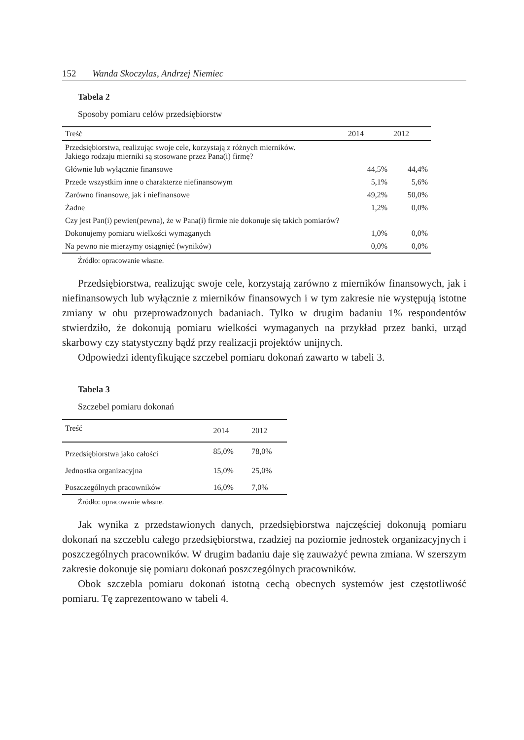152 Wanda Skoczylas, Andrzej Niemiec
Tabela 2
Sposoby pomiaru celów przedsiębiorstw
| Treść | 2014 | 2012 |
| --- | --- | --- |
| Przedsiębiorstwa, realizując swoje cele, korzystają z różnych mierników. Jakiego rodzaju mierniki są stosowane przez Pana(i) firmę? | | |
| Głównie lub wyłącznie finansowe | 44,5% | 44,4% |
| Przede wszystkim inne o charakterze niefinansowym | 5,1% | 5,6% |
| Zarówno finansowe, jak i niefinansowe | 49,2% | 50,0% |
| Żadne | 1,2% | 0,0% |
| Czy jest Pan(i) pewien(pewna), że w Pana(i) firmie nie dokonuje się takich pomiarów? | | |
| Dokonujemy pomiaru wielkości wymaganych | 1,0% | 0,0% |
| Na pewno nie mierzymy osiągnięć (wyników) | 0,0% | 0,0% |
Źródło: opracowanie własne.
Przedsiębiorstwa, realizując swoje cele, korzystają zarówno z mierników finansowych, jak i niefinansowych lub wyłącznie z mierników finansowych i w tym zakresie nie występują istotne zmiany w obu przeprowadzonych badaniach. Tylko w drugim badaniu 1% respondentów stwierdziło, że dokonują pomiaru wielkości wymaganych na przykład przez banki, urząd skarbowy czy statystyczny bądź przy realizacji projektów unijnych.
Odpowiedzi identyfikujące szczebel pomiaru dokonań zawarto w tabeli 3.
Tabela 3
Szczebel pomiaru dokonań
| Treść | 2014 | 2012 |
| --- | --- | --- |
| Przedsiębiorstwa jako całości | 85,0% | 78,0% |
| Jednostka organizacyjna | 15,0% | 25,0% |
| Poszczególnych pracowników | 16,0% | 7,0% |
Źródło: opracowanie własne.
Jak wynika z przedstawionych danych, przedsiębiorstwa najczęściej dokonują pomiaru dokonań na szczeblu całego przedsiębiorstwa, rzadziej na poziomie jednostek organizacyjnych i poszczególnych pracowników. W drugim badaniu daje się zauważyć pewna zmiana. W szerszym zakresie dokonuje się pomiaru dokonań poszczególnych pracowników.
Obok szczebla pomiaru dokonań istotną cechą obecnych systemów jest częstotliwość pomiaru. Tę zaprezentowano w tabeli 4.